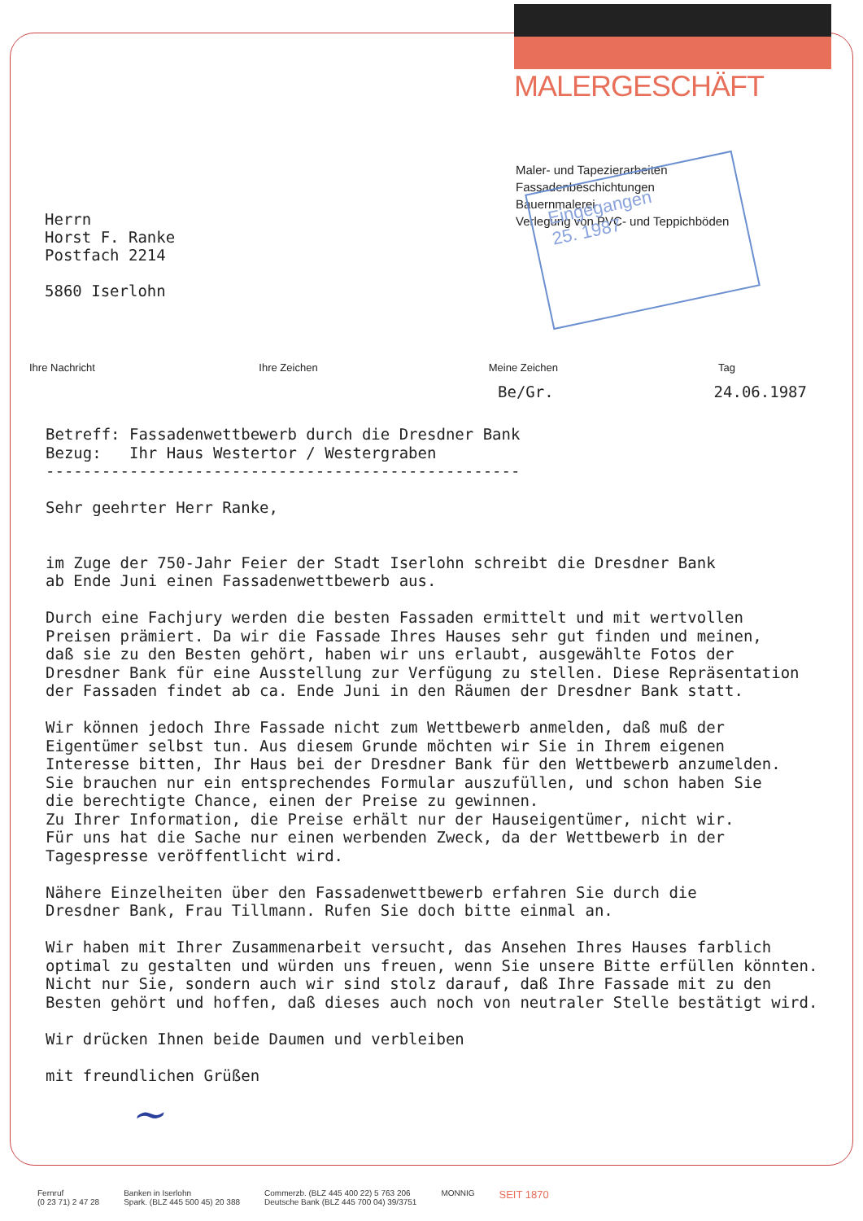MALERGESCHÄFT
Maler- und Tapezierarbeiten
Fassadenbeschichtungen
Bauernmalerei
Verlegung von PVC- und Teppichböden
Eingegangen
25. 1987
Herrn
Horst F. Ranke
Postfach 2214
5860 Iserlohn
Ihre Nachricht Ihre Zeichen Meine Zeichen Tag
Be/Gr. 24.06.1987
Betreff: Fassadenwettbewerb durch die Dresdner Bank Bezug: Ihr Haus Westertor / Westergraben --------------------------------------------------- Sehr geehrter Herr Ranke, im Zuge der 750-Jahr Feier der Stadt Iserlohn schreibt die Dresdner Bank ab Ende Juni einen Fassadenwettbewerb aus. Durch eine Fachjury werden die besten Fassaden ermittelt und mit wertvollen Preisen prämiert. Da wir die Fassade Ihres Hauses sehr gut finden und meinen, daß sie zu den Besten gehört, haben wir uns erlaubt, ausgewählte Fotos der Dresdner Bank für eine Ausstellung zur Verfügung zu stellen. Diese Repräsentation der Fassaden findet ab ca. Ende Juni in den Räumen der Dresdner Bank statt. Wir können jedoch Ihre Fassade nicht zum Wettbewerb anmelden, daß muß der Eigentümer selbst tun. Aus diesem Grunde möchten wir Sie in Ihrem eigenen Interesse bitten, Ihr Haus bei der Dresdner Bank für den Wettbewerb anzumelden. Sie brauchen nur ein entsprechendes Formular auszufüllen, und schon haben Sie die berechtigte Chance, einen der Preise zu gewinnen. Zu Ihrer Information, die Preise erhält nur der Hauseigentümer, nicht wir. Für uns hat die Sache nur einen werbenden Zweck, da der Wettbewerb in der Tagespresse veröffentlicht wird. Nähere Einzelheiten über den Fassadenwettbewerb erfahren Sie durch die Dresdner Bank, Frau Tillmann. Rufen Sie doch bitte einmal an. Wir haben mit Ihrer Zusammenarbeit versucht, das Ansehen Ihres Hauses farblich optimal zu gestalten und würden uns freuen, wenn Sie unsere Bitte erfüllen könnten. Nicht nur Sie, sondern auch wir sind stolz darauf, daß Ihre Fassade mit zu den Besten gehört und hoffen, daß dieses auch noch von neutraler Stelle bestätigt wird. Wir drücken Ihnen beide Daumen und verbleiben mit freundlichen Grüßen
~
Fernruf
(0 23 71) 2 47 28
Banken in Iserlohn
Spark. (BLZ 445 500 45) 20 388
Commerzb. (BLZ 445 400 22) 5 763 206
Deutsche Bank (BLZ 445 700 04) 39/3751
MONNIG
SEIT 1870